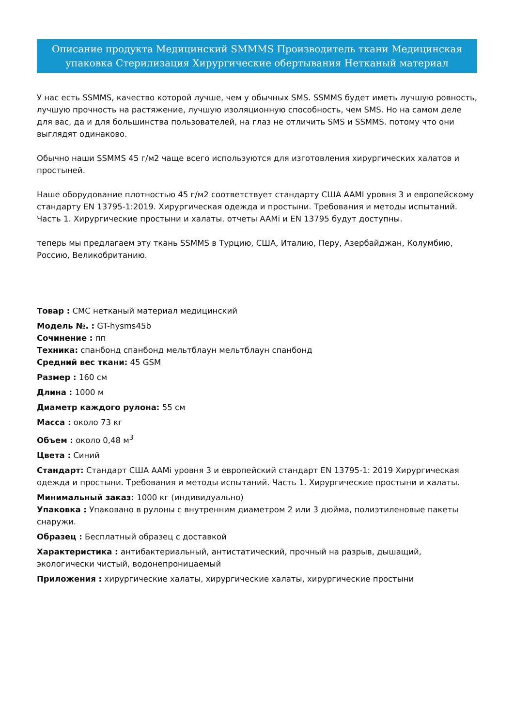Описание продукта Медицинский SMMMS Производитель ткани Медицинская упаковка Стерилизация Хирургические обертывания Нетканый материал
У нас есть SSMMS, качество которой лучше, чем у обычных SMS. SSMMS будет иметь лучшую ровность, лучшую прочность на растяжение, лучшую изоляционную способность, чем SMS. Но на самом деле для вас, да и для большинства пользователей, на глаз не отличить SMS и SSMMS. потому что они выглядят одинаково.
Обычно наши SSMMS 45 г/м2 чаще всего используются для изготовления хирургических халатов и простыней.
Наше оборудование плотностью 45 г/м2 соответствует стандарту США AAMI уровня 3 и европейскому стандарту EN 13795-1:2019. Хирургическая одежда и простыни. Требования и методы испытаний. Часть 1. Хирургические простыни и халаты. отчеты AAMi и EN 13795 будут доступны.
теперь мы предлагаем эту ткань SSMMS в Турцию, США, Италию, Перу, Азербайджан, Колумбию, Россию, Великобританию.
Товар : СМС нетканый материал медицинский
Модель №. : GT-hysms45b
Сочинение : пп
Техника: спанбонд спанбонд мельтблаун мельтблаун спанбонд
Средний вес ткани: 45 GSM
Размер : 160 см
Длина : 1000 м
Диаметр каждого рулона: 55 см
Масса : около 73 кг
Объем : около 0,48 м<sup>3</sup>
Цвета : Синий
Стандарт: Стандарт США AAMi уровня 3 и европейский стандарт EN 13795-1: 2019 Хирургическая одежда и простыни. Требования и методы испытаний. Часть 1. Хирургические простыни и халаты.
Минимальный заказ: 1000 кг (индивидуально)
Упаковка : Упаковано в рулоны с внутренним диаметром 2 или 3 дюйма, полиэтиленовые пакеты снаружи.
Образец : Бесплатный образец с доставкой
Характеристика : антибактериальный, антистатический, прочный на разрыв, дышащий, экологически чистый, водонепроницаемый
Приложения : хирургические халаты, хирургические халаты, хирургические простыни